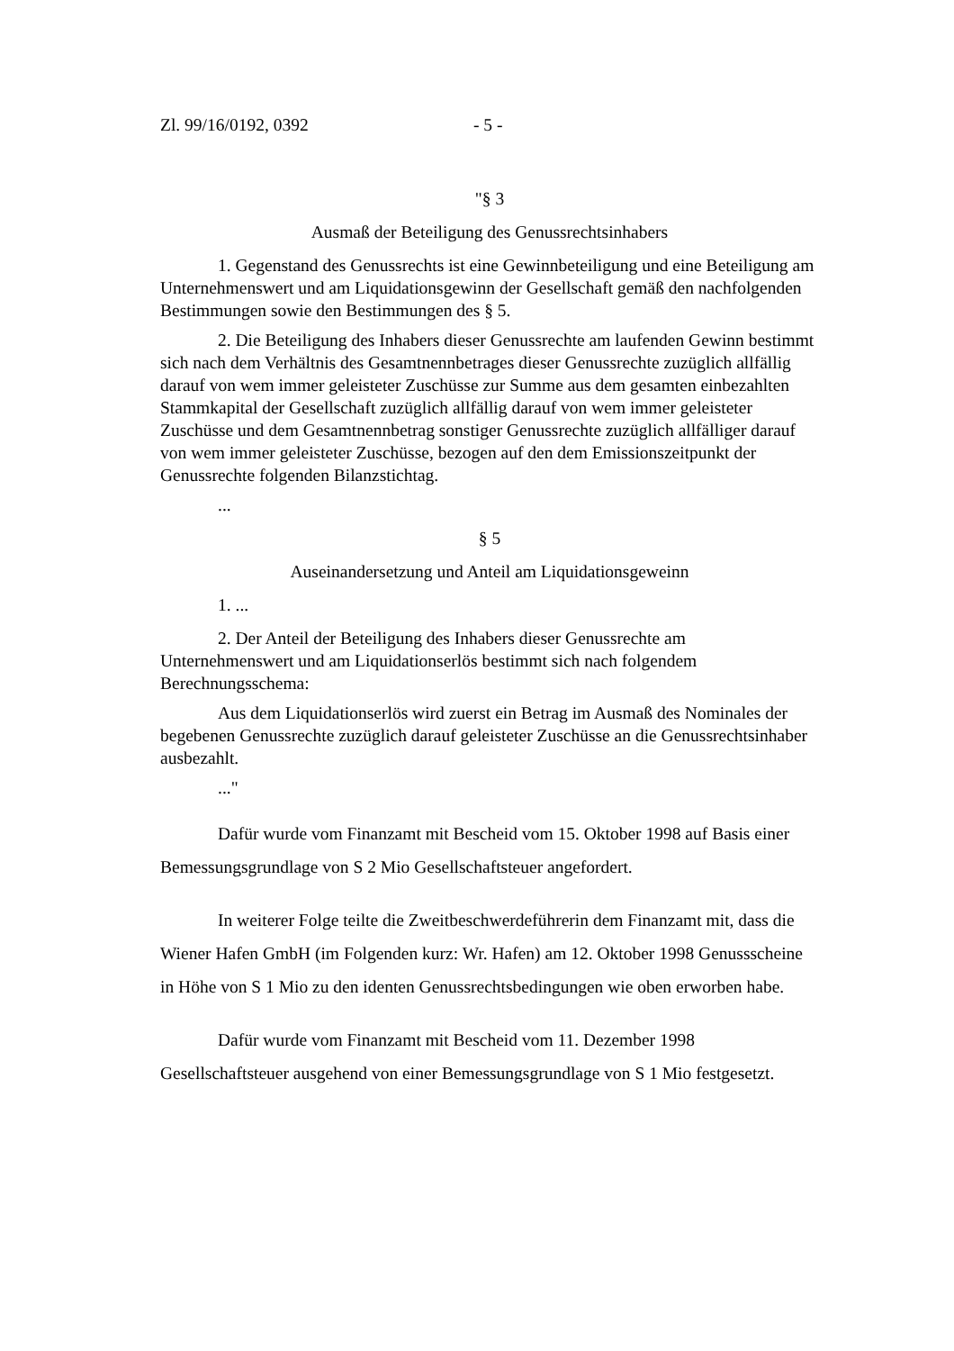Zl. 99/16/0192, 0392 - 5 -
"§ 3
Ausmaß der Beteiligung des Genussrechtsinhabers
1. Gegenstand des Genussrechts ist eine Gewinnbeteiligung und eine Beteiligung am Unternehmenswert und am Liquidationsgewinn der Gesellschaft gemäß den nachfolgenden Bestimmungen sowie den Bestimmungen des § 5.
2. Die Beteiligung des Inhabers dieser Genussrechte am laufenden Gewinn bestimmt sich nach dem Verhältnis des Gesamtnennbetrages dieser Genussrechte zuzüglich allfällig darauf von wem immer geleisteter Zuschüsse zur Summe aus dem gesamten einbezahlten Stammkapital der Gesellschaft zuzüglich allfällig darauf von wem immer geleisteter Zuschüsse und dem Gesamtnennbetrag sonstiger Genussrechte zuzüglich allfälliger darauf von wem immer geleisteter Zuschüsse, bezogen auf den dem Emissionszeitpunkt der Genussrechte folgenden Bilanzstichtag.
...
§ 5
Auseinandersetzung und Anteil am Liquidationsgeweinn
1. ...
2. Der Anteil der Beteiligung des Inhabers dieser Genussrechte am Unternehmenswert und am Liquidationserlös bestimmt sich nach folgendem Berechnungsschema:
Aus dem Liquidationserlös wird zuerst ein Betrag im Ausmaß des Nominales der begebenen Genussrechte zuzüglich darauf geleisteter Zuschüsse an die Genussrechtsinhaber ausbezahlt.
..."
Dafür wurde vom Finanzamt mit Bescheid vom 15. Oktober 1998 auf Basis einer Bemessungsgrundlage von S 2 Mio Gesellschaftsteuer angefordert.
In weiterer Folge teilte die Zweitbeschwerdeführerin dem Finanzamt mit, dass die Wiener Hafen GmbH (im Folgenden kurz: Wr. Hafen) am 12. Oktober 1998 Genussscheine in Höhe von S 1 Mio zu den identen Genussrechtsbedingungen wie oben erworben habe.
Dafür wurde vom Finanzamt mit Bescheid vom 11. Dezember 1998 Gesellschaftsteuer ausgehend von einer Bemessungsgrundlage von S 1 Mio festgesetzt.